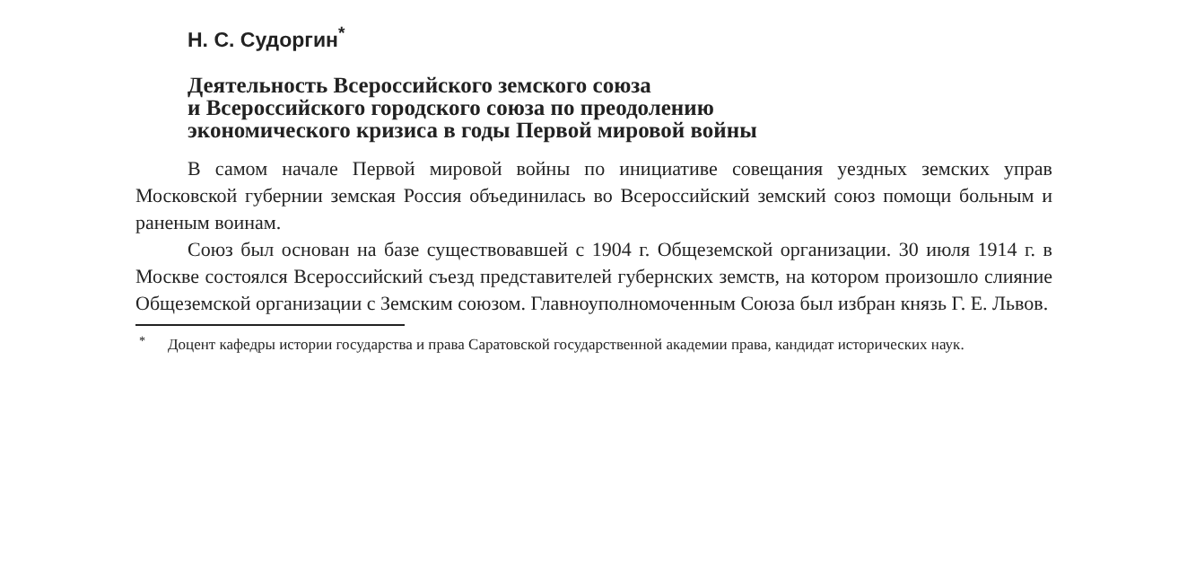Н. С. Судоргин<sup>*</sup>
Деятельность Всероссийского земского союза
и Всероссийского городского союза по преодолению
экономического кризиса в годы Первой мировой войны
В самом начале Первой мировой войны по инициативе совещания уездных земских управ Московской губернии земская Россия объединилась во Всероссийский земский союз помощи больным и раненым воинам.
Союз был основан на базе существовавшей с 1904 г. Общеземской организации. 30 июля 1914 г. в Москве состоялся Всероссийский съезд представителей губернских земств, на котором произошло слияние Общеземской организации с Земским союзом. Главноуполномоченным Союза был избран князь Г. Е. Львов.
<sup>*</sup> Доцент кафедры истории государства и права Саратовской государственной академии права, кандидат исторических наук.